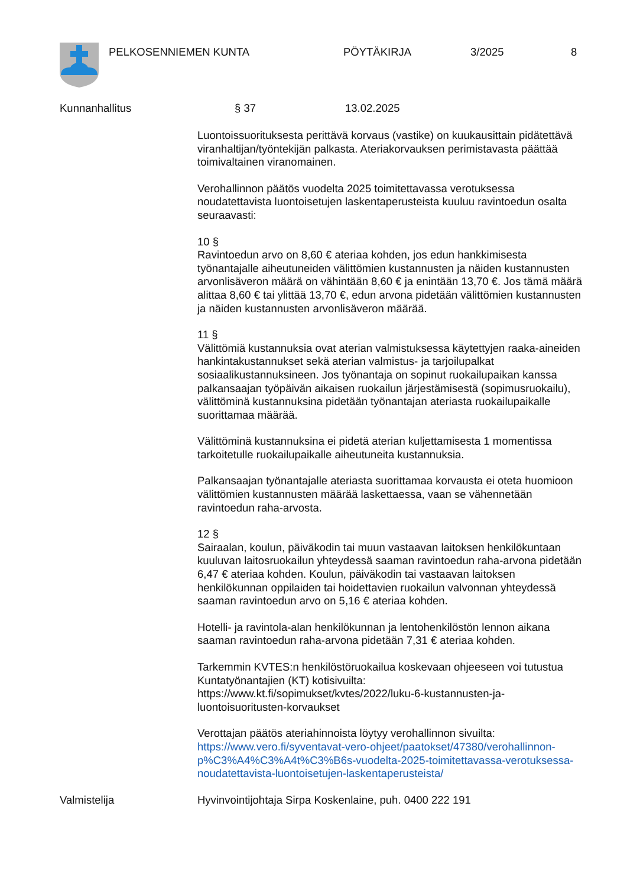PELKOSENNIEMEN KUNTA PÖYTÄKIRJA 3/2025 8
Kunnanhallitus § 37 13.02.2025
Luontoissuorituksesta perittävä korvaus (vastike) on kuukausittain pidätettävä viranhaltijan/työntekijän palkasta. Ateriakorvauksen perimistavasta päättää toimivaltainen viranomainen.
Verohallinnon päätös vuodelta 2025 toimitettavassa verotuksessa noudatettavista luontoisetujen laskentaperusteista kuuluu ravintoedun osalta seuraavasti:
10 §
Ravintoedun arvo on 8,60 € ateriaa kohden, jos edun hankkimisesta työnantajalle aiheutuneiden välittömien kustannusten ja näiden kustannusten arvonlisäveron määrä on vähintään 8,60 € ja enintään 13,70 €. Jos tämä määrä alittaa 8,60 € tai ylittää 13,70 €, edun arvona pidetään välittömien kustannusten ja näiden kustannusten arvonlisäveron määrää.
11 §
Välittömiä kustannuksia ovat aterian valmistuksessa käytettyjen raaka-aineiden hankintakustannukset sekä aterian valmistus- ja tarjoilupalkat sosiaalikustannuksineen. Jos työnantaja on sopinut ruokailupaikan kanssa palkansaajan työpäivän aikaisen ruokailun järjestämisestä (sopimusruokailu), välittöminä kustannuksina pidetään työnantajan ateriasta ruokailupaikalle suorittamaa määrää.
Välittöminä kustannuksina ei pidetä aterian kuljettamisesta 1 momentissa tarkoitetulle ruokailupaikalle aiheutuneita kustannuksia.
Palkansaajan työnantajalle ateriasta suorittamaa korvausta ei oteta huomioon välittömien kustannusten määrää laskettaessa, vaan se vähennetään ravintoedun raha-arvosta.
12 §
Sairaalan, koulun, päiväkodin tai muun vastaavan laitoksen henkilökuntaan kuuluvan laitosruokailun yhteydessä saaman ravintoedun raha-arvona pidetään 6,47 € ateriaa kohden. Koulun, päiväkodin tai vastaavan laitoksen henkilökunnan oppilaiden tai hoidettavien ruokailun valvonnan yhteydessä saaman ravintoedun arvo on 5,16 € ateriaa kohden.
Hotelli- ja ravintola-alan henkilökunnan ja lentohenkilöstön lennon aikana saaman ravintoedun raha-arvona pidetään 7,31 € ateriaa kohden.
Tarkemmin KVTES:n henkilöstöruokailua koskevaan ohjeeseen voi tutustua Kuntatyönantajien (KT) kotisivuilta:
https://www.kt.fi/sopimukset/kvtes/2022/luku-6-kustannusten-ja-luontoisuoritusten-korvaukset
Verottajan päätös ateriahinnoista löytyy verohallinnon sivuilta:
https://www.vero.fi/syventavat-vero-ohjeet/paatokset/47380/verohallinnon-p%C3%A4%C3%A4t%C3%B6s-vuodelta-2025-toimitettavassa-verotuksessa-noudatettavista-luontoisetujen-laskentaperusteista/
Valmistelija Hyvinvointijohtaja Sirpa Koskenlaine, puh. 0400 222 191